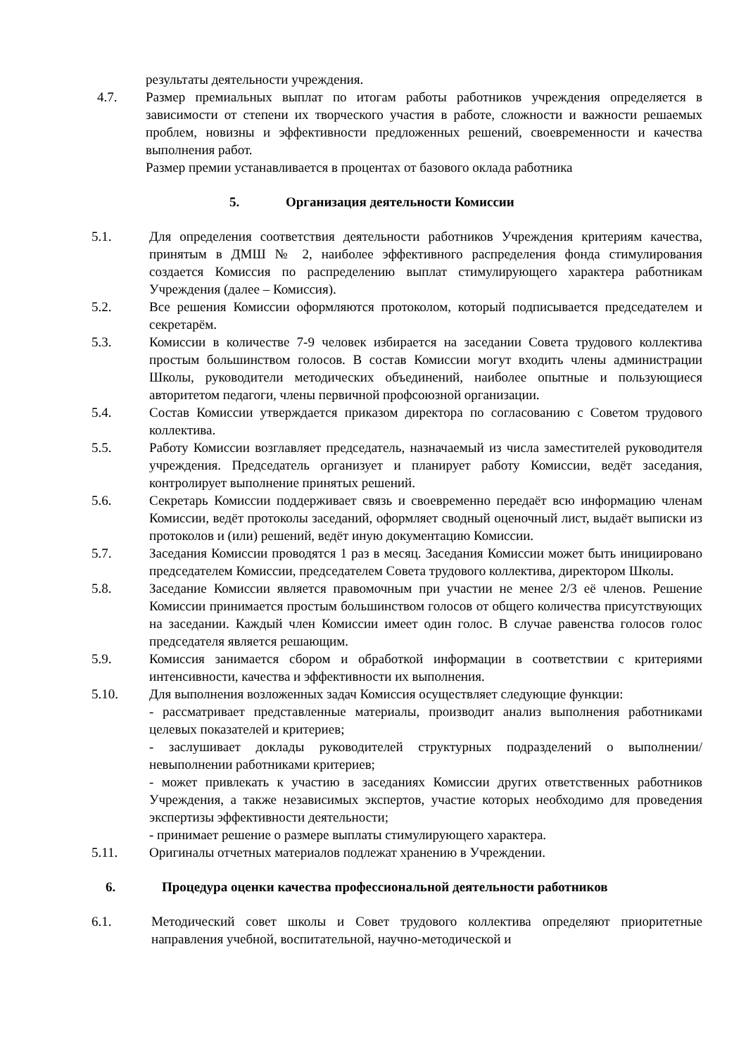результаты деятельности учреждения.
4.7. Размер премиальных выплат по итогам работы работников учреждения определяется в зависимости от степени их творческого участия в работе, сложности и важности решаемых проблем, новизны и эффективности предложенных решений, своевременности и качества выполнения работ.
Размер премии устанавливается в процентах от базового оклада работника
5. Организация деятельности Комиссии
5.1. Для определения соответствия деятельности работников Учреждения критериям качества, принятым в ДМШ № 2, наиболее эффективного распределения фонда стимулирования создается Комиссия по распределению выплат стимулирующего характера работникам Учреждения (далее – Комиссия).
5.2. Все решения Комиссии оформляются протоколом, который подписывается председателем и секретарём.
5.3. Комиссии в количестве 7-9 человек избирается на заседании Совета трудового коллектива простым большинством голосов. В состав Комиссии могут входить члены администрации Школы, руководители методических объединений, наиболее опытные и пользующиеся авторитетом педагоги, члены первичной профсоюзной организации.
5.4. Состав Комиссии утверждается приказом директора по согласованию с Советом трудового коллектива.
5.5. Работу Комиссии возглавляет председатель, назначаемый из числа заместителей руководителя учреждения. Председатель организует и планирует работу Комиссии, ведёт заседания, контролирует выполнение принятых решений.
5.6. Секретарь Комиссии поддерживает связь и своевременно передаёт всю информацию членам Комиссии, ведёт протоколы заседаний, оформляет сводный оценочный лист, выдаёт выписки из протоколов и (или) решений, ведёт иную документацию Комиссии.
5.7. Заседания Комиссии проводятся 1 раз в месяц. Заседания Комиссии может быть инициировано председателем Комиссии, председателем Совета трудового коллектива, директором Школы.
5.8. Заседание Комиссии является правомочным при участии не менее 2/3 её членов. Решение Комиссии принимается простым большинством голосов от общего количества присутствующих на заседании. Каждый член Комиссии имеет один голос. В случае равенства голосов голос председателя является решающим.
5.9. Комиссия занимается сбором и обработкой информации в соответствии с критериями интенсивности, качества и эффективности их выполнения.
5.10. Для выполнения возложенных задач Комиссия осуществляет следующие функции:
- рассматривает представленные материалы, производит анализ выполнения работниками целевых показателей и критериев;
- заслушивает доклады руководителей структурных подразделений о выполнении/невыполнении работниками критериев;
- может привлекать к участию в заседаниях Комиссии других ответственных работников Учреждения, а также независимых экспертов, участие которых необходимо для проведения экспертизы эффективности деятельности;
- принимает решение о размере выплаты стимулирующего характера.
5.11. Оригиналы отчетных материалов подлежат хранению в Учреждении.
6. Процедура оценки качества профессиональной деятельности работников
6.1. Методический совет школы и Совет трудового коллектива определяют приоритетные направления учебной, воспитательной, научно-методической и